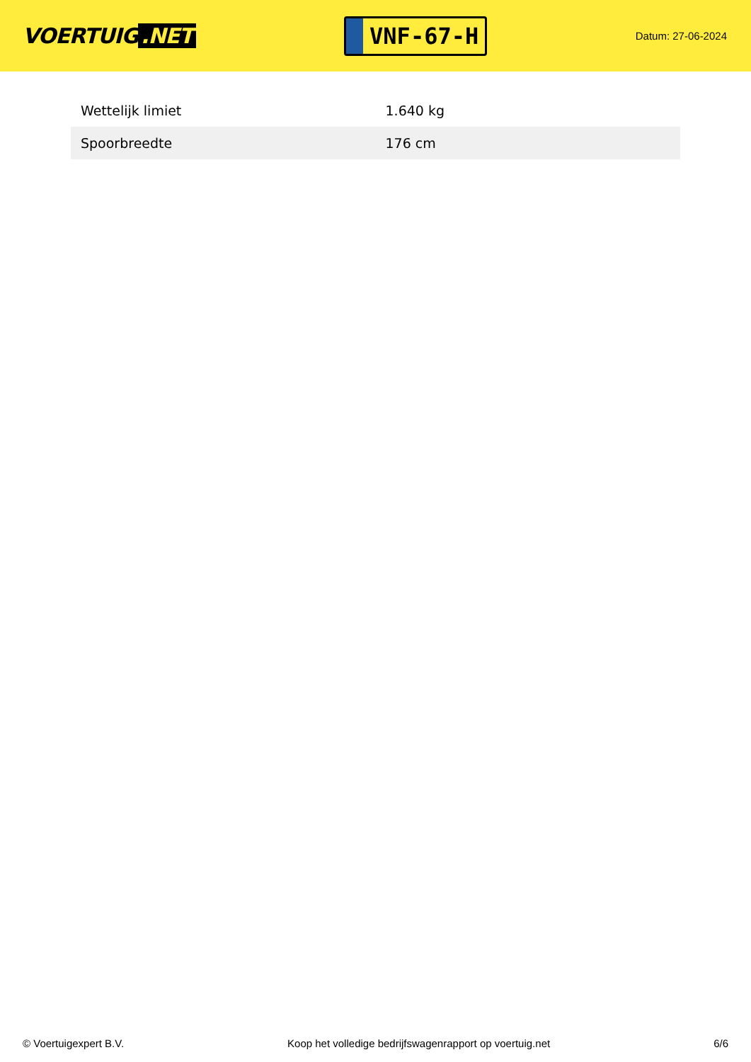VOERTUIG.NET
VNF-67-H
Datum: 27-06-2024
| Wettelijk limiet | 1.640 kg |
| Spoorbreedte | 176 cm |
© Voertuigexpert B.V. Koop het volledige bedrijfswagenrapport op voertuig.net 6/6